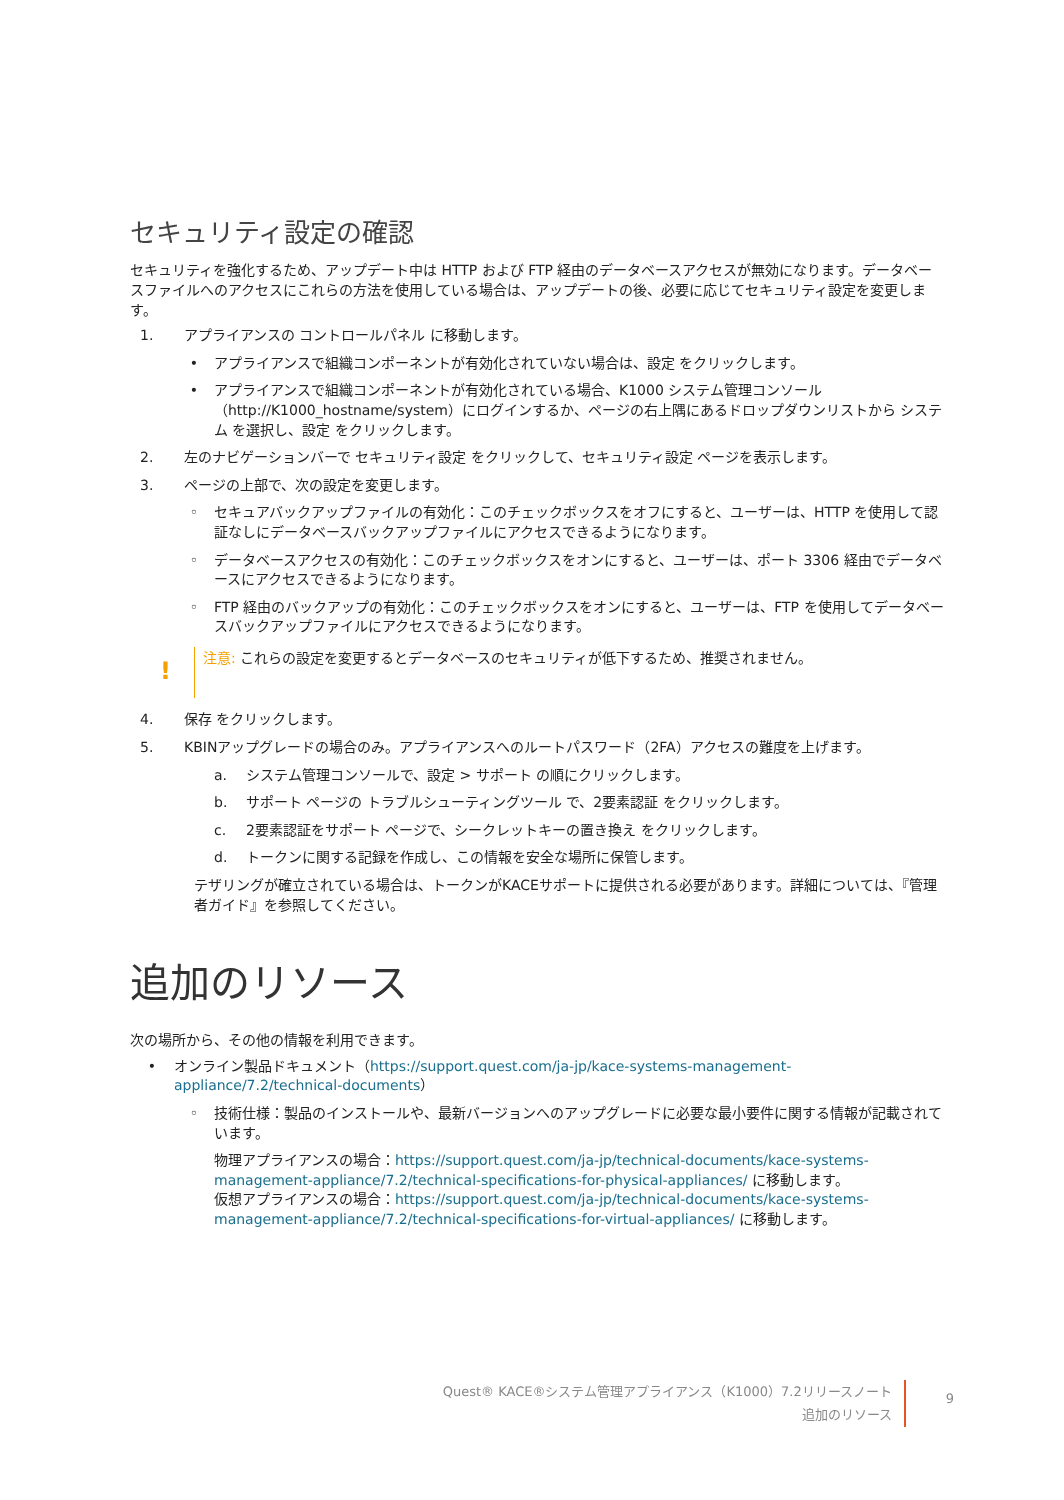セキュリティ設定の確認
セキュリティを強化するため、アップデート中は HTTP および FTP 経由のデータベースアクセスが無効になります。データベースファイルへのアクセスにこれらの方法を使用している場合は、アップデートの後、必要に応じてセキュリティ設定を変更します。
1. アプライアンスの コントロールパネル に移動します。
• アプライアンスで組織コンポーネントが有効化されていない場合は、設定 をクリックします。
• アプライアンスで組織コンポーネントが有効化されている場合、K1000 システム管理コンソール（http://K1000_hostname/system）にログインするか、ページの右上隅にあるドロップダウンリストから システム を選択し、設定 をクリックします。
2. 左のナビゲーションバーで セキュリティ設定 をクリックして、セキュリティ設定 ページを表示します。
3. ページの上部で、次の設定を変更します。
◦ セキュアバックアップファイルの有効化：このチェックボックスをオフにすると、ユーザーは、HTTP を使用して認証なしにデータベースバックアップファイルにアクセスできるようになります。
◦ データベースアクセスの有効化：このチェックボックスをオンにすると、ユーザーは、ポート 3306 経由でデータベースにアクセスできるようになります。
◦ FTP 経由のバックアップの有効化：このチェックボックスをオンにすると、ユーザーは、FTP を使用してデータベースバックアップファイルにアクセスできるようになります。
!
注意: これらの設定を変更するとデータベースのセキュリティが低下するため、推奨されません。
4. 保存 をクリックします。
5. KBINアップグレードの場合のみ。アプライアンスへのルートパスワード（2FA）アクセスの難度を上げます。
a. システム管理コンソールで、設定 > サポート の順にクリックします。
b. サポート ページの トラブルシューティングツール で、2要素認証 をクリックします。
c. 2要素認証をサポート ページで、シークレットキーの置き換え をクリックします。
d. トークンに関する記録を作成し、この情報を安全な場所に保管します。
テザリングが確立されている場合は、トークンがKACEサポートに提供される必要があります。詳細については、『管理者ガイド』を参照してください。
追加のリソース
次の場所から、その他の情報を利用できます。
• オンライン製品ドキュメント（https://support.quest.com/ja-jp/kace-systems-management-appliance/7.2/technical-documents）
◦ 技術仕様：製品のインストールや、最新バージョンへのアップグレードに必要な最小要件に関する情報が記載されています。
物理アプライアンスの場合：https://support.quest.com/ja-jp/technical-documents/kace-systems-management-appliance/7.2/technical-specifications-for-physical-appliances/ に移動します。
仮想アプライアンスの場合：https://support.quest.com/ja-jp/technical-documents/kace-systems-management-appliance/7.2/technical-specifications-for-virtual-appliances/ に移動します。
Quest® KACE®システム管理アプライアンス（K1000）7.2リリースノート
追加のリソース
9